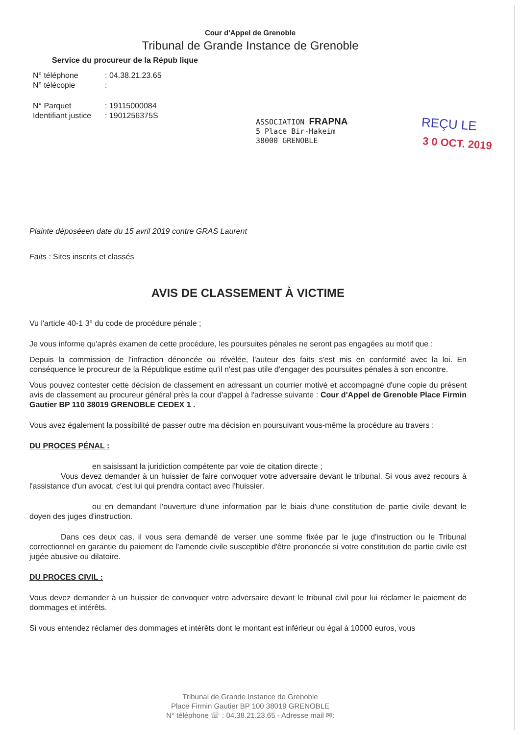Cour d'Appel de Grenoble
Tribunal de Grande Instance de Grenoble
Service du procureur de la Répub lique
| N° téléphone | : 04.38.21.23.65 |
| N° télécopie | : |
| N° Parquet | : 19115000084 |
| Identifiant justice | : 1901256375S |
ASSOCIATION FRAPNA
5 Place Bir-Hakeim
38000 GRENOBLE
REÇU LE
3 0 OCT. 2019
Plainte déposéeen date du 15 avril 2019 contre GRAS Laurent
Faits : Sites inscrits et classés
AVIS DE CLASSEMENT À VICTIME
Vu l'article 40-1 3° du code de procédure pénale ;
Je vous informe qu'après examen de cette procédure, les poursuites pénales ne seront pas engagées au motif que :
Depuis la commission de l'infraction dénoncée ou révélée, l'auteur des faits s'est mis en conformité avec la loi. En conséquence le procureur de la République estime qu'il n'est pas utile d'engager des poursuites pénales à son encontre.
Vous pouvez contester cette décision de classement en adressant un courrier motivé et accompagné d'une copie du présent avis de classement au procureur général près la cour d'appel à l'adresse suivante : Cour d'Appel de Grenoble Place Firmin Gautier BP 110 38019 GRENOBLE CEDEX 1 .
Vous avez également la possibilité de passer outre ma décision en poursuivant vous-même la procédure au travers :
DU PROCES PÉNAL :
en saisissant la juridiction compétente par voie de citation directe ;
Vous devez demander à un huissier de faire convoquer votre adversaire devant le tribunal. Si vous avez recours à l'assistance d'un avocat, c'est lui qui prendra contact avec l'huissier.
ou en demandant l'ouverture d'une information par le biais d'une constitution de partie civile devant le doyen des juges d'instruction.
Dans ces deux cas, il vous sera demandé de verser une somme fixée par le juge d'instruction ou le Tribunal correctionnel en garantie du paiement de l'amende civile susceptible d'être prononcée si votre constitution de partie civile est jugée abusive ou dilatoire.
DU PROCES CIVIL :
Vous devez demander à un huissier de convoquer votre adversaire devant le tribunal civil pour lui réclamer le paiement de dommages et intérêts.
Si vous entendez réclamer des dommages et intérêts dont le montant est inférieur ou égal à 10000 euros, vous
Tribunal de Grande Instance de Grenoble
Place Firmin Gautier BP 100 38019 GRENOBLE
N° téléphone ☏ : 04.38.21.23.65 - Adresse mail ✉: